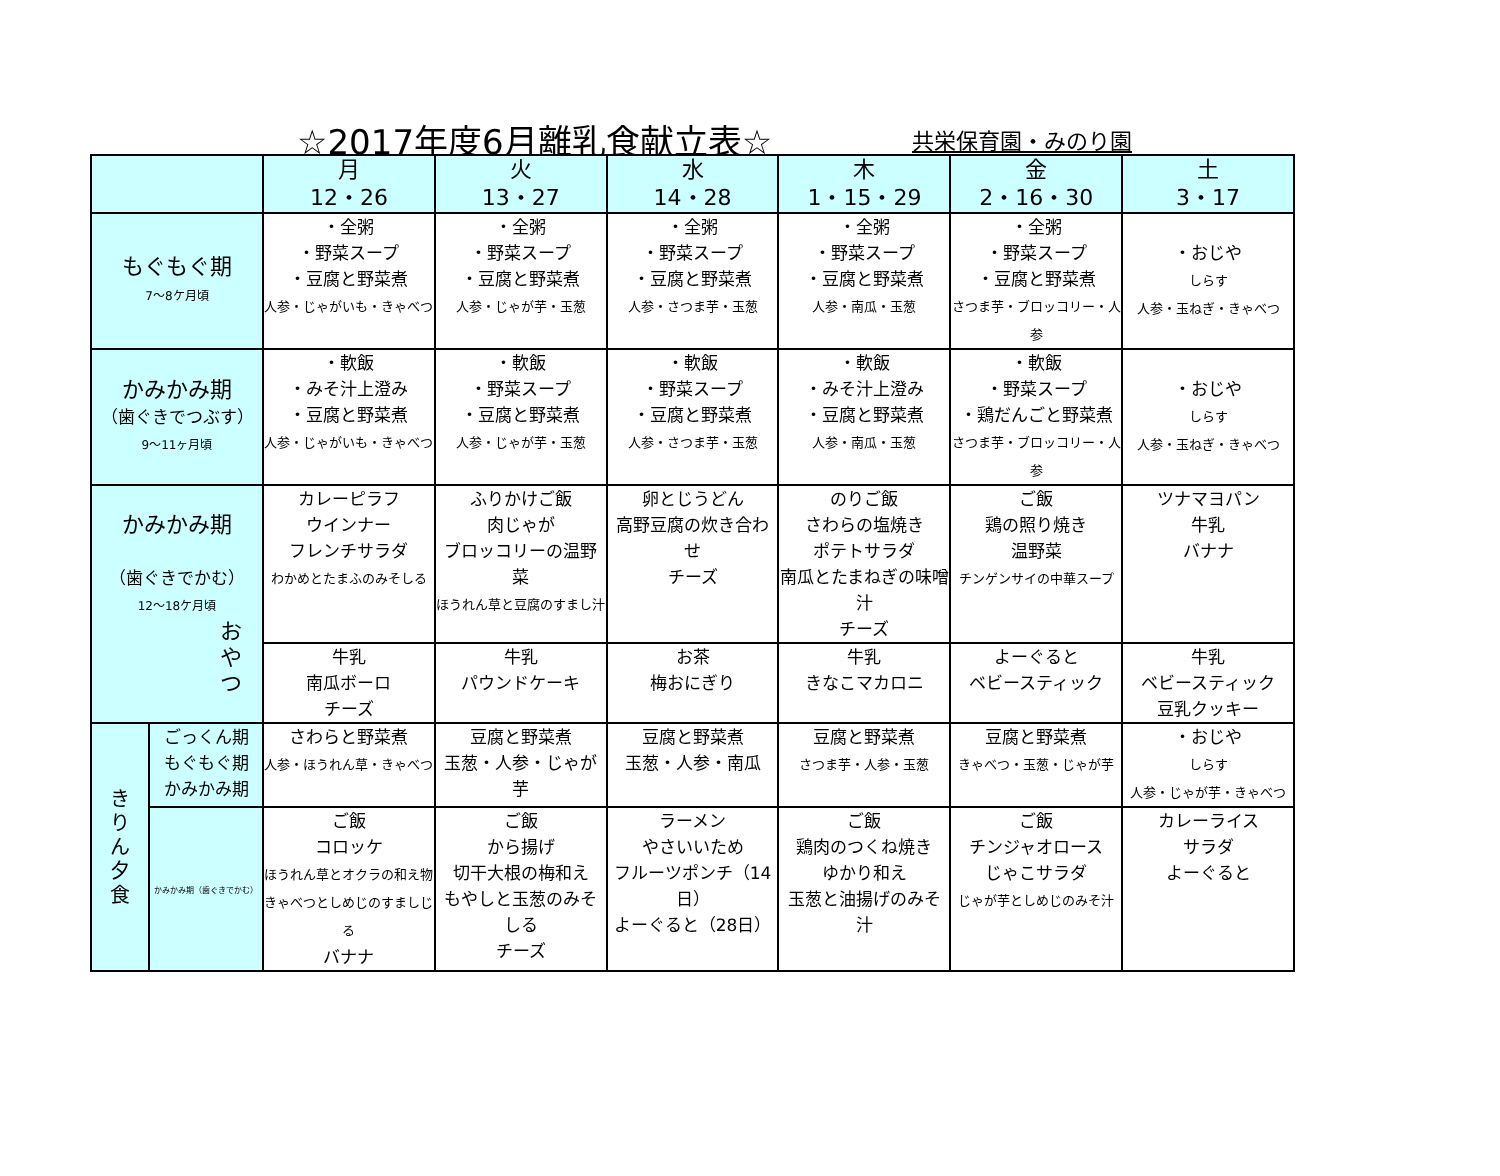☆2017年度6月離乳食献立表☆ 共栄保育園・みのり園
| | | 月 12・26 | 火 13・27 | 水 14・28 | 木 1・15・29 | 金 2・16・30 | 土 3・17 |
| --- | --- | --- | --- | --- | --- | --- | --- |
| もぐもぐ期 7～8ケ月頃 | | ・全粥 ・野菜スープ ・豆腐と野菜煮 人参・じゃがいも・きゃべつ | ・全粥 ・野菜スープ ・豆腐と野菜煮 人参・じゃが芋・玉葱 | ・全粥 ・野菜スープ ・豆腐と野菜煮 人参・さつま芋・玉葱 | ・全粥 ・野菜スープ ・豆腐と野菜煮 人参・南瓜・玉葱 | ・全粥 ・野菜スープ ・豆腐と野菜煮 さつま芋・ブロッコリー・人参 | ・おじや しらす 人参・玉ねぎ・きゃべつ |
| かみかみ期 （歯ぐきでつぶす） 9～11ヶ月頃 | | ・軟飯 ・みそ汁上澄み ・豆腐と野菜煮 人参・じゃがいも・きゃべつ | ・軟飯 ・野菜スープ ・豆腐と野菜煮 人参・じゃが芋・玉葱 | ・軟飯 ・野菜スープ ・豆腐と野菜煮 人参・さつま芋・玉葱 | ・軟飯 ・みそ汁上澄み ・豆腐と野菜煮 人参・南瓜・玉葱 | ・軟飯 ・野菜スープ ・鶏だんごと野菜煮 さつま芋・ブロッコリー・人参 | ・おじや しらす 人参・玉ねぎ・きゃべつ |
| かみかみ期 （歯ぐきでかむ） 12～18ケ月頃 お や つ | | カレーピラフ ウインナー フレンチサラダ わかめとたまふのみそしる | ふりかけご飯 肉じゃが ブロッコリーの温野菜 ほうれん草と豆腐のすまし汁 | 卵とじうどん 高野豆腐の炊き合わせ チーズ | のりご飯 さわらの塩焼き ポテトサラダ 南瓜とたまねぎの味噌汁 チーズ | ご飯 鶏の照り焼き 温野菜 チンゲンサイの中華スープ | ツナマヨパン 牛乳 バナナ |
| | | 牛乳 南瓜ボーロ チーズ | 牛乳 パウンドケーキ | お茶 梅おにぎり | 牛乳 きなこマカロニ | よーぐると ベビースティック | 牛乳 ベビースティック 豆乳クッキー |
| き り ん 夕 食 | ごっくん期 もぐもぐ期 かみかみ期 | さわらと野菜煮 人参・ほうれん草・きゃべつ | 豆腐と野菜煮 玉葱・人参・じゃが芋 | 豆腐と野菜煮 玉葱・人参・南瓜 | 豆腐と野菜煮 さつま芋・人参・玉葱 | 豆腐と野菜煮 きゃべつ・玉葱・じゃが芋 | ・おじや しらす 人参・じゃが芋・きゃべつ |
| | かみかみ期（歯ぐきでかむ） | ご飯 コロッケ ほうれん草とオクラの和え物 きゃべつとしめじのすましじる バナナ | ご飯 から揚げ 切干大根の梅和え もやしと玉葱のみそしる チーズ | ラーメン やさいいため フルーツポンチ（14日） よーぐると（28日） | ご飯 鶏肉のつくね焼き ゆかり和え 玉葱と油揚げのみそ汁 | ご飯 チンジャオロース じゃこサラダ じゃが芋としめじのみそ汁 | カレーライス サラダ よーぐると |